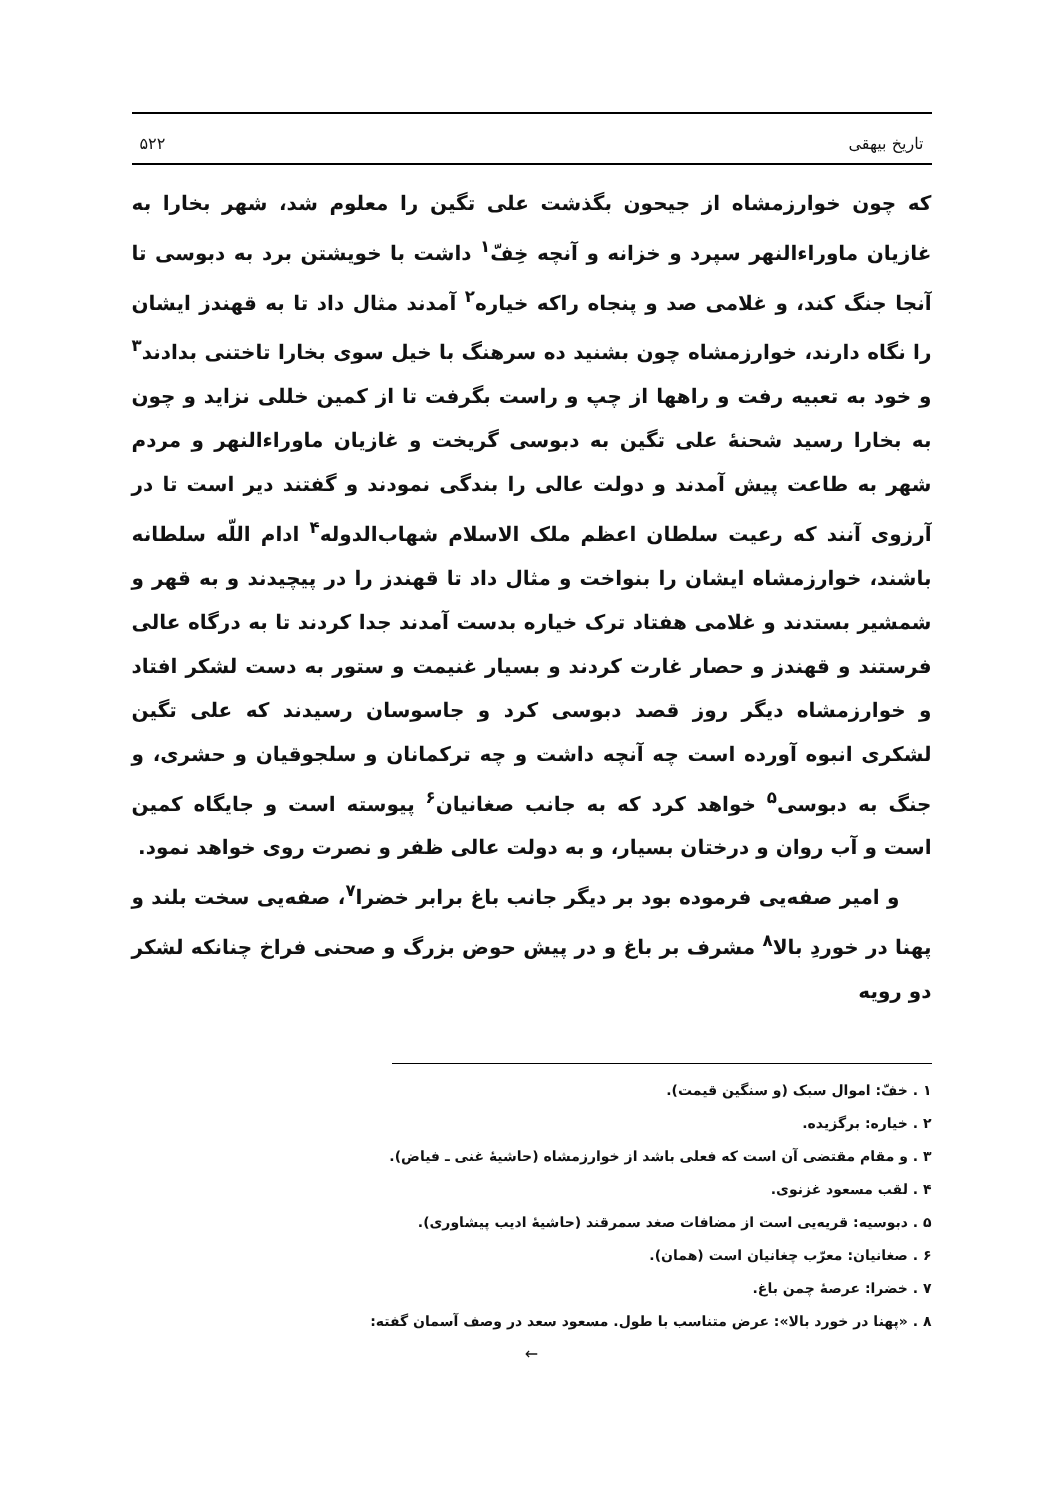تاریخ بیهقی ۵۲۲
که چون خوارزمشاه از جیحون بگذشت علی تگین را معلوم شد، شهر بخارا به غازیان ماوراءالنهر سپرد و خزانه و آنچه خِفّ<sup>۱</sup> داشت با خویشتن برد به دبوسی تا آنجا جنگ کند، و غلامی صد و پنجاه راکه خیاره<sup>۲</sup> آمدند مثال داد تا به قهندز ایشان را نگاه دارند، خوارزمشاه چون بشنید ده سرهنگ با خیل سوی بخارا تاختنی بدادند<sup>۳</sup> و خود به تعبیه رفت و راهها از چپ و راست بگرفت تا از کمین خللی نزاید و چون به بخارا رسید شحنهٔ علی تگین به دبوسی گریخت و غازیان ماوراءالنهر و مردم شهر به طاعت پیش آمدند و دولت عالی را بندگی نمودند و گفتند دیر است تا در آرزوی آنند که رعیت سلطان اعظم ملک الاسلام شهاب‌الدوله<sup>۴</sup> ادام اللّه سلطانه باشند، خوارزمشاه ایشان را بنواخت و مثال داد تا قهندز را در پیچیدند و به قهر و شمشیر بستدند و غلامی هفتاد ترک خیاره بدست آمدند جدا کردند تا به درگاه عالی فرستند و قهندز و حصار غارت کردند و بسیار غنیمت و ستور به دست لشکر افتاد و خوارزمشاه دیگر روز قصد دبوسی کرد و جاسوسان رسیدند که علی تگین لشکری انبوه آورده است چه آنچه داشت و چه ترکمانان و سلجوقیان و حشری، و جنگ به دبوسی<sup>۵</sup> خواهد کرد که به جانب صغانیان<sup>۶</sup> پیوسته است و جایگاه کمین است و آب روان و درختان بسیار، و به دولت عالی ظفر و نصرت روی خواهد نمود.
و امیر صفه‌یی فرموده بود بر دیگر جانب باغ برابر خضرا<sup>۷</sup>، صفه‌یی سخت بلند و پهنا در خوردِ بالا<sup>۸</sup> مشرف بر باغ و در پیش حوض بزرگ و صحنی فراخ چنانکه لشکر دو رویه
۱ . خفّ: اموال سبک (و سنگین قیمت).
۲ . خیاره: برگزیده.
۳ . و مقام مقتضی آن است که فعلی باشد از خوارزمشاه (حاشیهٔ غنی ـ فیاض).
۴ . لقب مسعود غزنوی.
۵ . دبوسیه: قریه‌یی است از مضافات صغد سمرقند (حاشیهٔ ادیب پیشاوری).
۶ . صغانیان: معرّب چغانیان است (همان).
۷ . خضرا: عرصهٔ چمن باغ.
۸ . «پهنا در خورد بالا»: عرض متناسب با طول. مسعود سعد در وصف آسمان گفته:
←